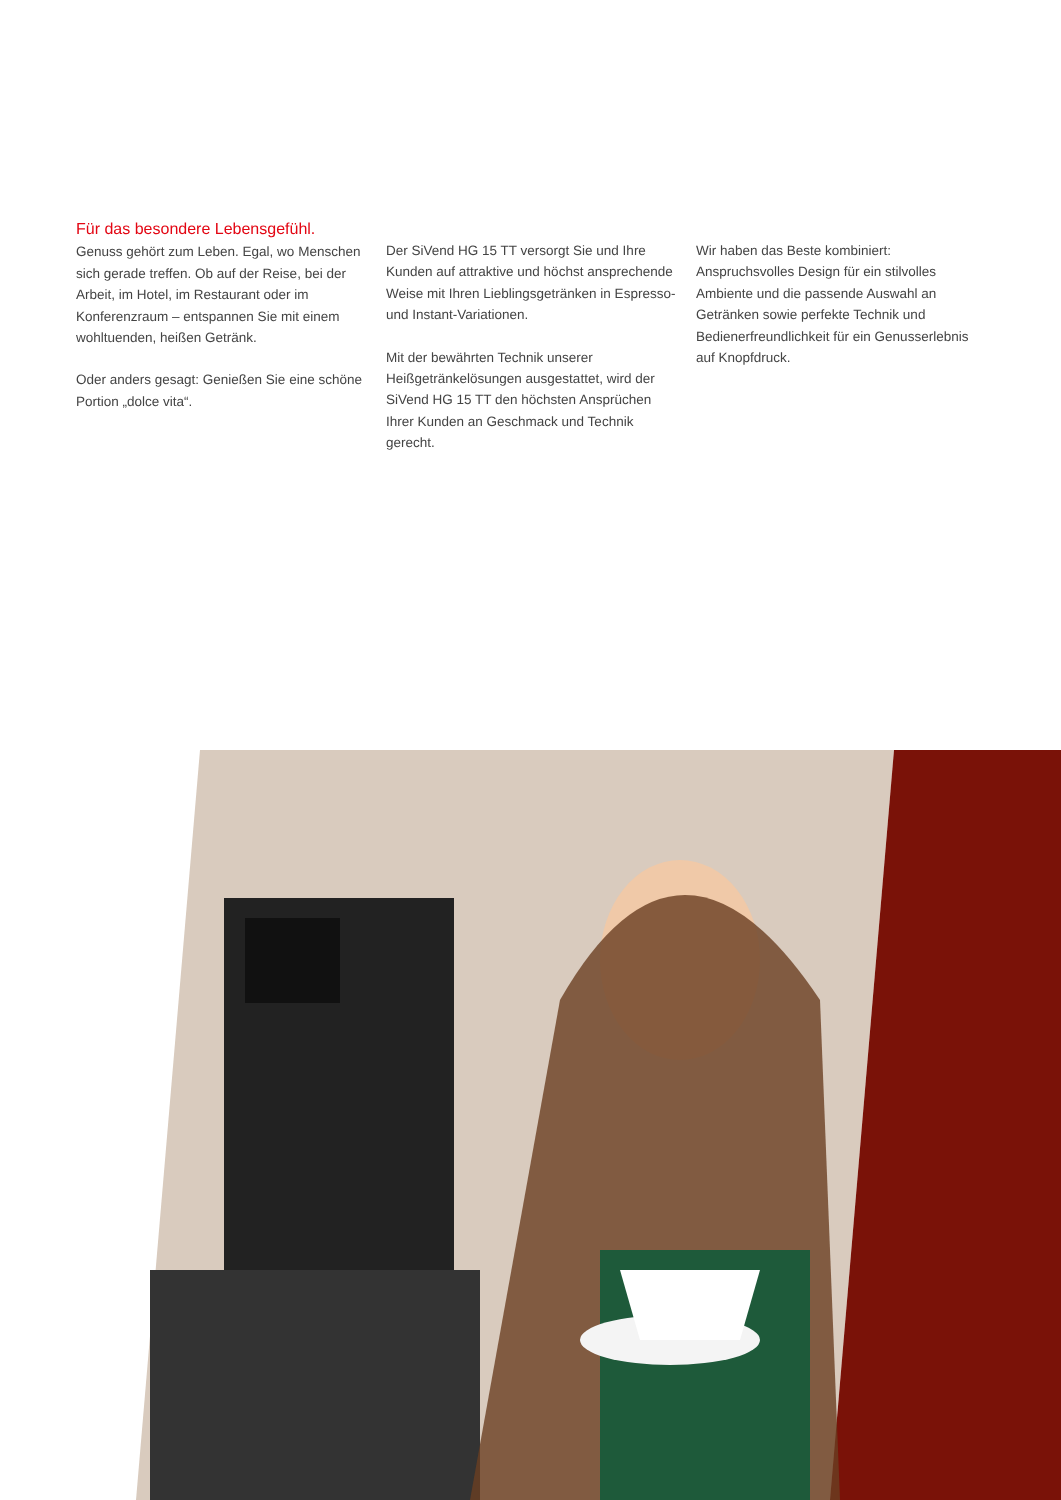Für das besondere Lebensgefühl.
Genuss gehört zum Leben. Egal, wo Menschen sich gerade treffen. Ob auf der Reise, bei der Arbeit, im Hotel, im Restaurant oder im Konferenzraum – entspannen Sie mit einem wohltuenden, heißen Getränk.
Oder anders gesagt: Genießen Sie eine schöne Portion „dolce vita“.
Der SiVend HG 15 TT versorgt Sie und Ihre Kunden auf attraktive und höchst ansprechende Weise mit Ihren Lieblingsgetränken in Espresso- und Instant-Variationen.
Mit der bewährten Technik unserer Heißgetränkelösungen ausgestattet, wird der SiVend HG 15 TT den höchsten Ansprüchen Ihrer Kunden an Geschmack und Technik gerecht.
Wir haben das Beste kombiniert: Anspruchsvolles Design für ein stilvolles Ambiente und die passende Auswahl an Getränken sowie perfekte Technik und Bedienerfreundlichkeit für ein Genusserlebnis auf Knopfdruck.